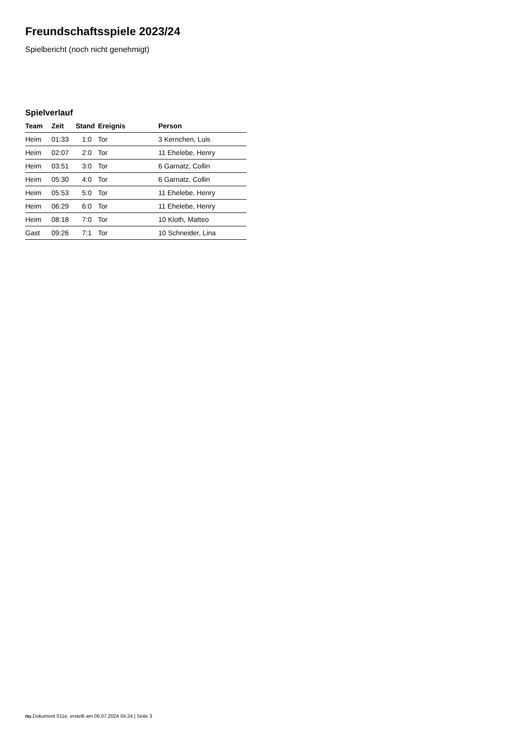Freundschaftsspiele 2023/24
Spielbericht (noch nicht genehmigt)
Spielverlauf
| Team | Zeit | Stand | Ereignis | Person |
| --- | --- | --- | --- | --- |
| Heim | 01:33 | 1:0 | Tor | 3 Kernchen, Luis |
| Heim | 02:07 | 2:0 | Tor | 11 Ehelebe, Henry |
| Heim | 03:51 | 3:0 | Tor | 6 Garnatz, Collin |
| Heim | 05:30 | 4:0 | Tor | 6 Garnatz, Collin |
| Heim | 05:53 | 5:0 | Tor | 11 Ehelebe, Henry |
| Heim | 06:29 | 6:0 | Tor | 11 Ehelebe, Henry |
| Heim | 08:18 | 7:0 | Tor | 10 Kloth, Matteo |
| Gast | 09:26 | 7:1 | Tor | 10 Schneider, Lina |
nu.Dokument 011e, erstellt am 06.07.2024 04:24 | Seite 3